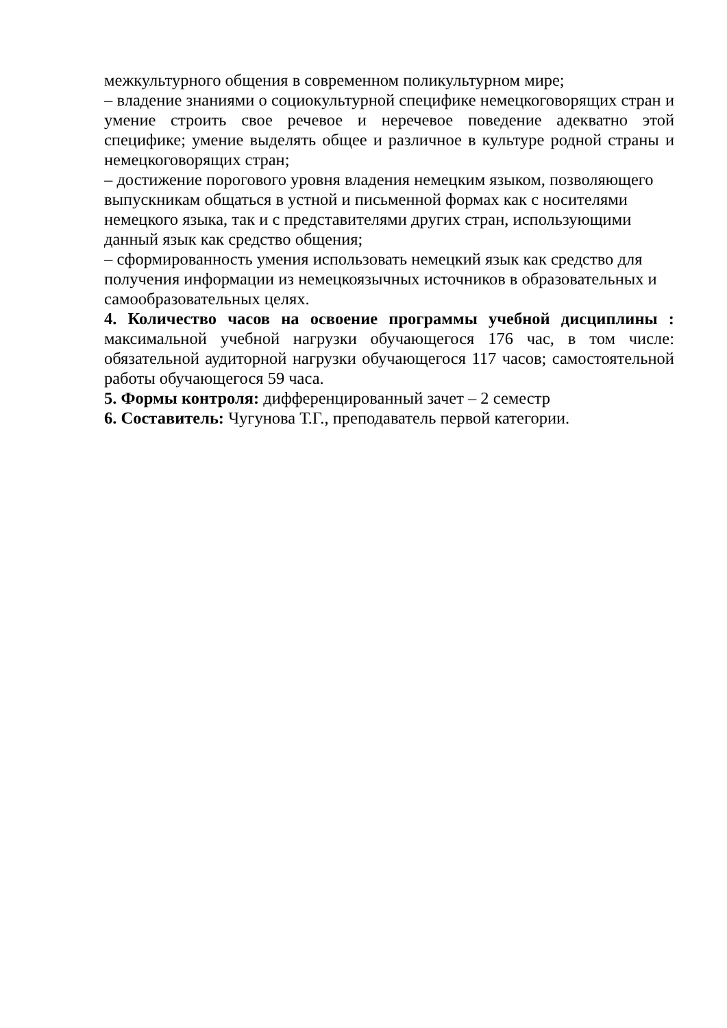межкультурного общения в современном поликультурном мире;
– владение знаниями о социокультурной специфике немецкоговорящих стран и умение строить свое речевое и неречевое поведение адекватно этой специфике; умение выделять общее и различное в культуре родной страны и немецкоговорящих стран;
– достижение порогового уровня владения немецким языком, позволяющего выпускникам общаться в устной и письменной формах как с носителями немецкого языка, так и с представителями других стран, использующими данный язык как средство общения;
– сформированность умения использовать немецкий язык как средство для получения информации из немецкоязычных источников в образовательных и самообразовательных целях.
4. Количество часов на освоение программы учебной дисциплины : максимальной учебной нагрузки обучающегося 176 час, в том числе: обязательной аудиторной нагрузки обучающегося 117 часов; самостоятельной работы обучающегося 59 часа.
5. Формы контроля: дифференцированный зачет – 2 семестр
6. Составитель: Чугунова Т.Г., преподаватель первой категории.